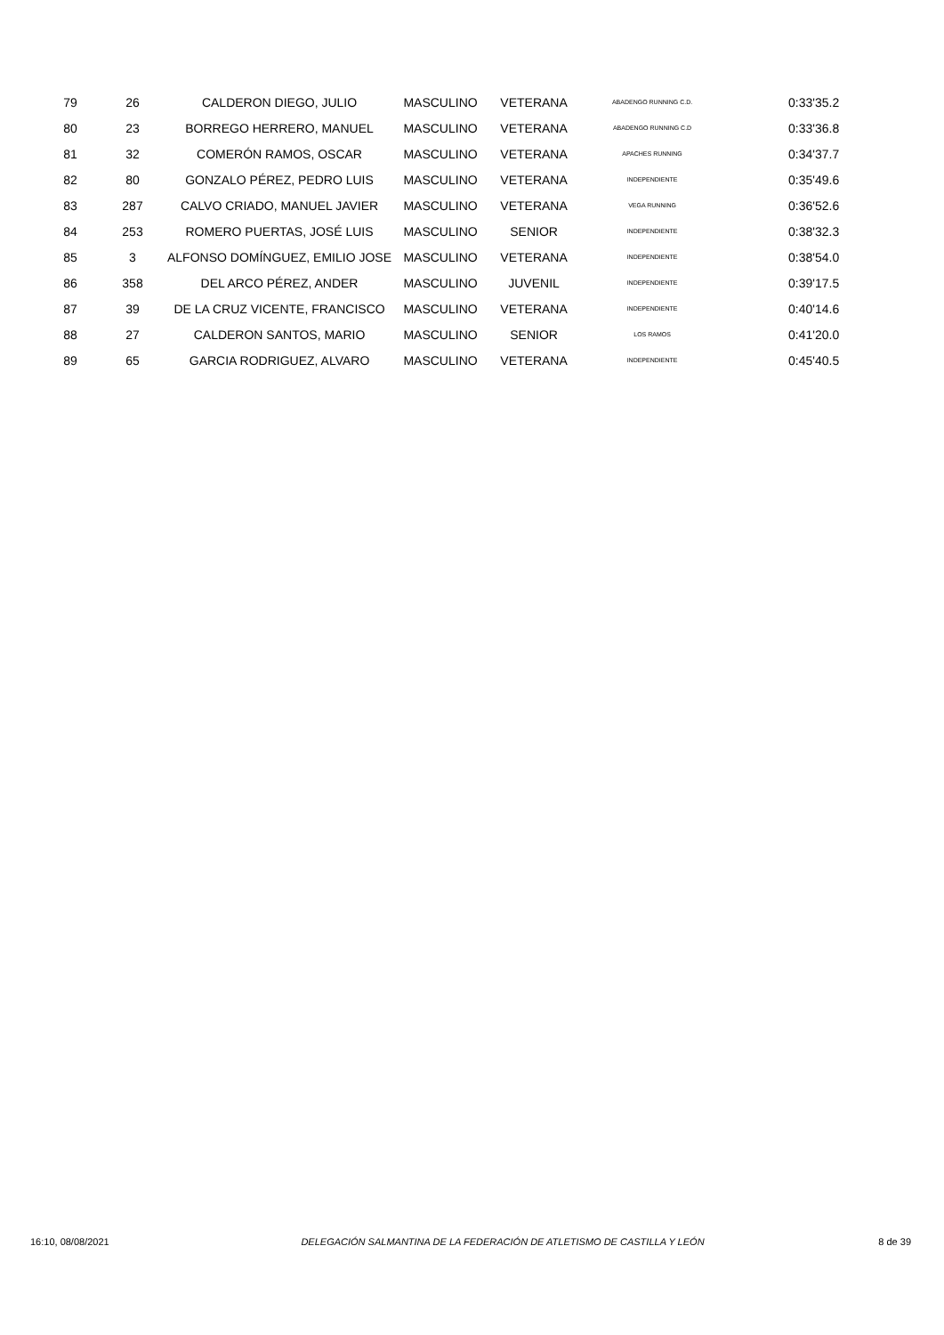| 79 | 26 | CALDERON DIEGO, JULIO | MASCULINO | VETERANA | ABADENGO RUNNING C.D. | | 0:33'35.2 |
| 80 | 23 | BORREGO HERRERO, MANUEL | MASCULINO | VETERANA | ABADENGO RUNNING C.D | | 0:33'36.8 |
| 81 | 32 | COMERÓN RAMOS, OSCAR | MASCULINO | VETERANA | APACHES RUNNING | | 0:34'37.7 |
| 82 | 80 | GONZALO PÉREZ, PEDRO LUIS | MASCULINO | VETERANA | INDEPENDIENTE | | 0:35'49.6 |
| 83 | 287 | CALVO CRIADO, MANUEL JAVIER | MASCULINO | VETERANA | VEGA RUNNING | | 0:36'52.6 |
| 84 | 253 | ROMERO PUERTAS, JOSÉ LUIS | MASCULINO | SENIOR | INDEPENDIENTE | | 0:38'32.3 |
| 85 | 3 | ALFONSO DOMÍNGUEZ, EMILIO JOSE | MASCULINO | VETERANA | INDEPENDIENTE | | 0:38'54.0 |
| 86 | 358 | DEL ARCO PÉREZ, ANDER | MASCULINO | JUVENIL | INDEPENDIENTE | | 0:39'17.5 |
| 87 | 39 | DE LA CRUZ VICENTE, FRANCISCO | MASCULINO | VETERANA | INDEPENDIENTE | | 0:40'14.6 |
| 88 | 27 | CALDERON SANTOS, MARIO | MASCULINO | SENIOR | LOS RAMOS | | 0:41'20.0 |
| 89 | 65 | GARCIA RODRIGUEZ, ALVARO | MASCULINO | VETERANA | INDEPENDIENTE | | 0:45'40.5 |
16:10, 08/08/2021 DELEGACIÓN SALMANTINA DE LA FEDERACIÓN DE ATLETISMO DE CASTILLA Y LEÓN 8 de 39